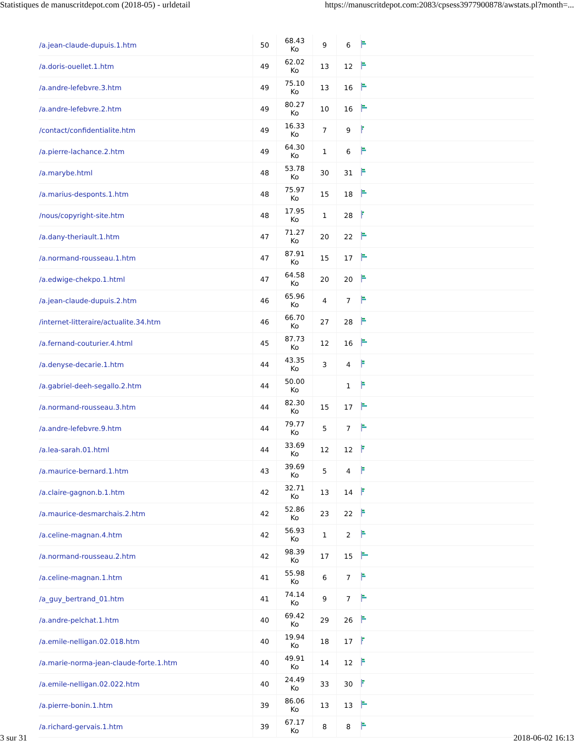Statistiques de manuscritdepot.com (2018-05) - urldetail https://manuscritdepot.com:2083/cpsess3977900878/awstats.pl?month=...
| /a.jean-claude-dupuis.1.htm | 50 | 68.43 Ko | 9 | 6 | |
| /a.doris-ouellet.1.htm | 49 | 62.02 Ko | 13 | 12 | |
| /a.andre-lefebvre.3.htm | 49 | 75.10 Ko | 13 | 16 | |
| /a.andre-lefebvre.2.htm | 49 | 80.27 Ko | 10 | 16 | |
| /contact/confidentialite.htm | 49 | 16.33 Ko | 7 | 9 | |
| /a.pierre-lachance.2.htm | 49 | 64.30 Ko | 1 | 6 | |
| /a.marybe.html | 48 | 53.78 Ko | 30 | 31 | |
| /a.marius-desponts.1.htm | 48 | 75.97 Ko | 15 | 18 | |
| /nous/copyright-site.htm | 48 | 17.95 Ko | 1 | 28 | |
| /a.dany-theriault.1.htm | 47 | 71.27 Ko | 20 | 22 | |
| /a.normand-rousseau.1.htm | 47 | 87.91 Ko | 15 | 17 | |
| /a.edwige-chekpo.1.html | 47 | 64.58 Ko | 20 | 20 | |
| /a.jean-claude-dupuis.2.htm | 46 | 65.96 Ko | 4 | 7 | |
| /internet-litteraire/actualite.34.htm | 46 | 66.70 Ko | 27 | 28 | |
| /a.fernand-couturier.4.html | 45 | 87.73 Ko | 12 | 16 | |
| /a.denyse-decarie.1.htm | 44 | 43.35 Ko | 3 | 4 | |
| /a.gabriel-deeh-segallo.2.htm | 44 | 50.00 Ko | | 1 | |
| /a.normand-rousseau.3.htm | 44 | 82.30 Ko | 15 | 17 | |
| /a.andre-lefebvre.9.htm | 44 | 79.77 Ko | 5 | 7 | |
| /a.lea-sarah.01.html | 44 | 33.69 Ko | 12 | 12 | |
| /a.maurice-bernard.1.htm | 43 | 39.69 Ko | 5 | 4 | |
| /a.claire-gagnon.b.1.htm | 42 | 32.71 Ko | 13 | 14 | |
| /a.maurice-desmarchais.2.htm | 42 | 52.86 Ko | 23 | 22 | |
| /a.celine-magnan.4.htm | 42 | 56.93 Ko | 1 | 2 | |
| /a.normand-rousseau.2.htm | 42 | 98.39 Ko | 17 | 15 | |
| /a.celine-magnan.1.htm | 41 | 55.98 Ko | 6 | 7 | |
| /a_guy_bertrand_01.htm | 41 | 74.14 Ko | 9 | 7 | |
| /a.andre-pelchat.1.htm | 40 | 69.42 Ko | 29 | 26 | |
| /a.emile-nelligan.02.018.htm | 40 | 19.94 Ko | 18 | 17 | |
| /a.marie-norma-jean-claude-forte.1.htm | 40 | 49.91 Ko | 14 | 12 | |
| /a.emile-nelligan.02.022.htm | 40 | 24.49 Ko | 33 | 30 | |
| /a.pierre-bonin.1.htm | 39 | 86.06 Ko | 13 | 13 | |
| /a.richard-gervais.1.htm | 39 | 67.17 Ko | 8 | 8 | |
3 sur 31 2018-06-02 16:13